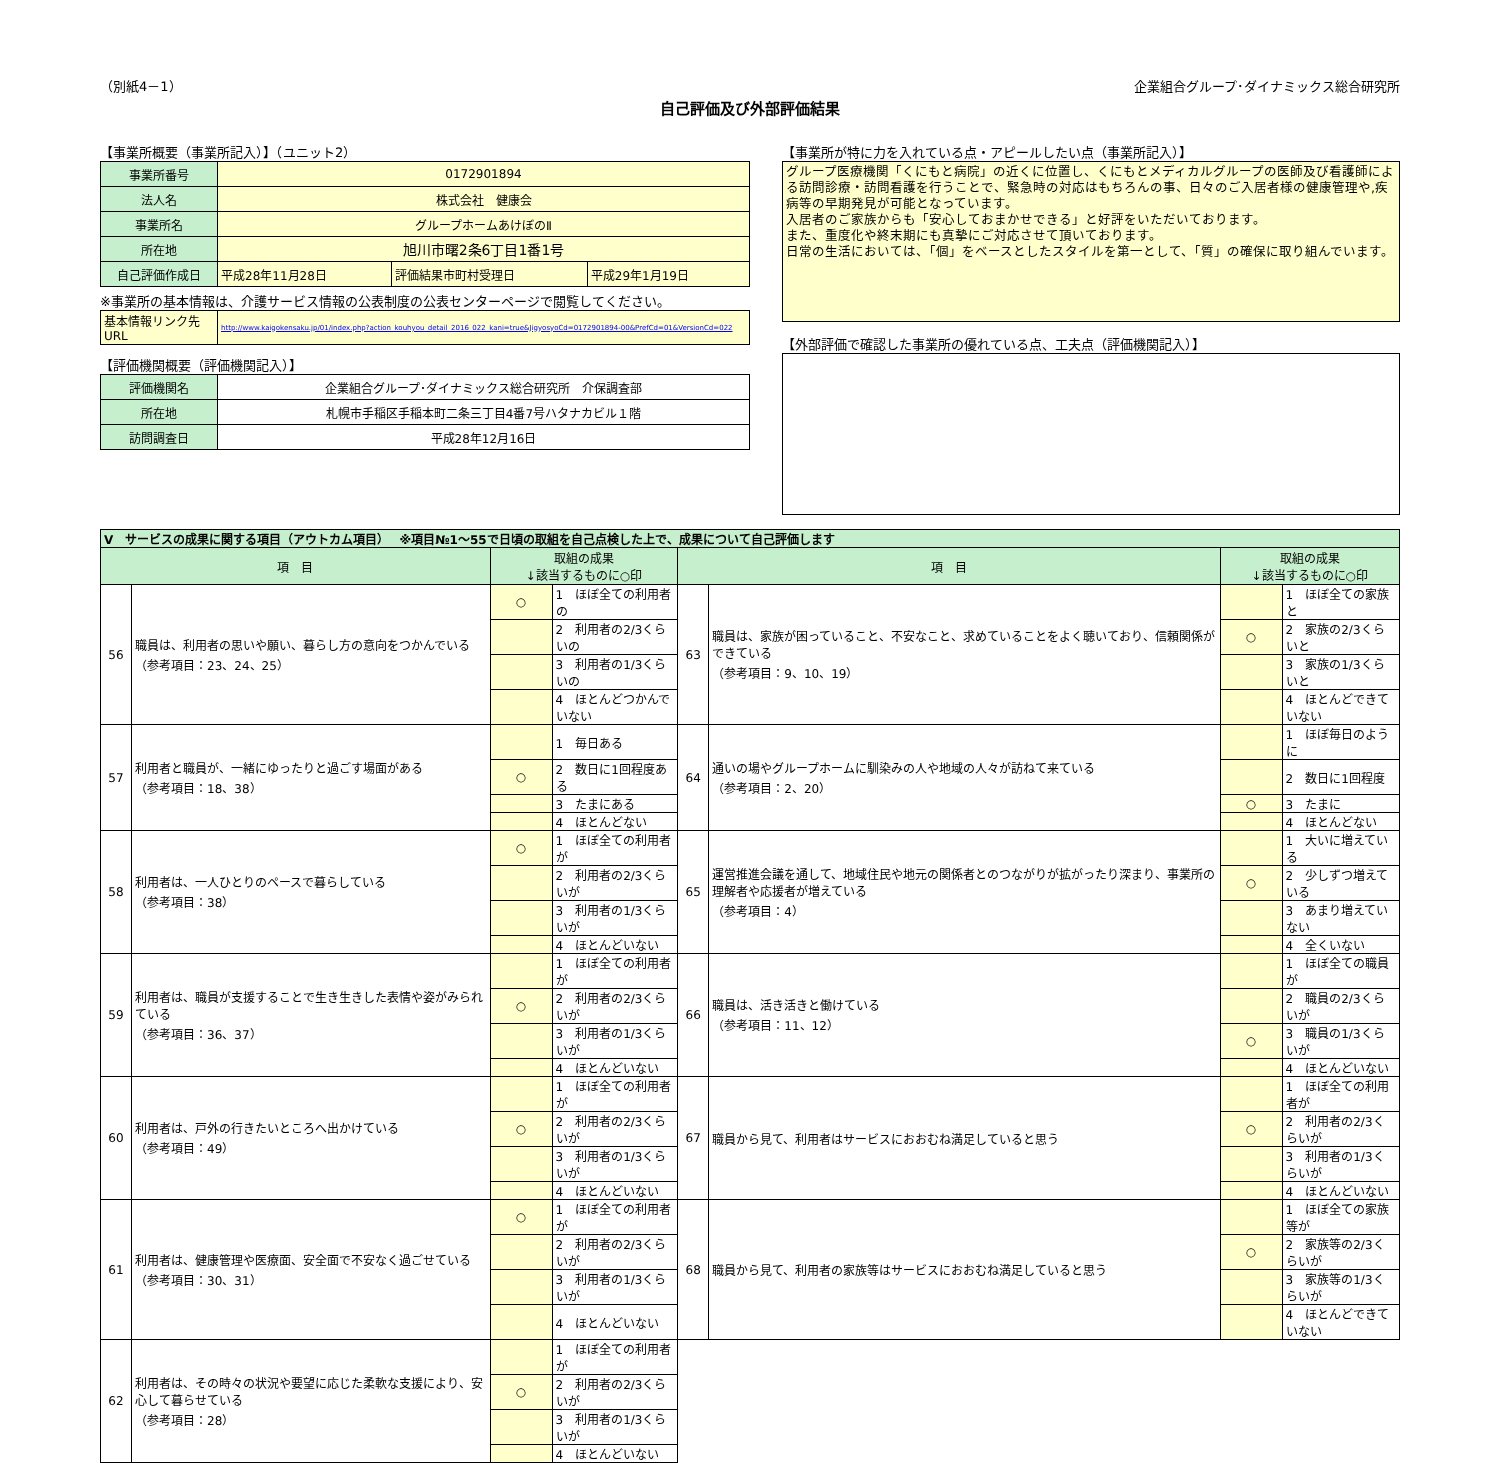（別紙4－1） 企業組合グループ･ダイナミックス総合研究所
自己評価及び外部評価結果
【事業所概要（事業所記入）】（ユニット2）
| 事業所番号 | 0172901894 | | |
| 法人名 | 株式会社 健康会 | | |
| 事業所名 | グループホームあけぼのⅡ | | |
| 所在地 | 旭川市曙2条6丁目1番1号 | | |
| 自己評価作成日 | 平成28年11月28日 | 評価結果市町村受理日 | 平成29年1月19日 |
※事業所の基本情報は、介護サービス情報の公表制度の公表センターページで閲覧してください。
| 基本情報リンク先URL | http://www.kaigokensaku.jp/01/index.php?action_kouhyou_detail_2016_022_kani=true&JigyosyoCd=0172901894-00&PrefCd=01&VersionCd=022 |
【評価機関概要（評価機関記入）】
| 評価機関名 | 企業組合グループ･ダイナミックス総合研究所 介保調査部 |
| 所在地 | 札幌市手稲区手稲本町二条三丁目4番7号ハタナカビル１階 |
| 訪問調査日 | 平成28年12月16日 |
【事業所が特に力を入れている点・アピールしたい点（事業所記入）】
グループ医療機関「くにもと病院」の近くに位置し、くにもとメディカルグループの医師及び看護師による訪問診療・訪問看護を行うことで、緊急時の対応はもちろんの事、日々のご入居者様の健康管理や,疾病等の早期発見が可能となっています。
入居者のご家族からも「安心しておまかせできる」と好評をいただいております。
また、重度化や終末期にも真摯にご対応させて頂いております。
日常の生活においては、「個」をベースとしたスタイルを第一として、「質」の確保に取り組んでいます。
【外部評価で確認した事業所の優れている点、工夫点（評価機関記入）】
| Ⅴ サービスの成果に関する項目（アウトカム項目） ※項目№1～55で日頃の取組を自己点検した上で、成果について自己評価します | | | | | | | |
| 項 目 | | 取組の成果 ↓該当するものに○印 | | 項 目 | | 取組の成果 ↓該当するものに○印 | |
| 56 | 職員は、利用者の思いや願い、暮らし方の意向をつかんでいる （参考項目：23、24、25） | ○ | 1 ほぼ全ての利用者の | 63 | 職員は、家族が困っていること、不安なこと、求めていることをよく聴いており、信頼関係ができている （参考項目：9、10、19） | | 1 ほぼ全ての家族と |
| | | | 2 利用者の2/3くらいの | | | ○ | 2 家族の2/3くらいと |
| | | | 3 利用者の1/3くらいの | | | | 3 家族の1/3くらいと |
| | | | 4 ほとんどつかんでいない | | | | 4 ほとんどできていない |
| 57 | 利用者と職員が、一緒にゆったりと過ごす場面がある （参考項目：18、38） | | 1 毎日ある | 64 | 通いの場やグループホームに馴染みの人や地域の人々が訪ねて来ている （参考項目：2、20） | | 1 ほぼ毎日のように |
| | | ○ | 2 数日に1回程度ある | | | | 2 数日に1回程度 |
| | | | 3 たまにある | | | ○ | 3 たまに |
| | | | 4 ほとんどない | | | | 4 ほとんどない |
| 58 | 利用者は、一人ひとりのペースで暮らしている （参考項目：38） | ○ | 1 ほぼ全ての利用者が | 65 | 運営推進会議を通して、地域住民や地元の関係者とのつながりが拡がったり深まり、事業所の理解者や応援者が増えている （参考項目：4） | | 1 大いに増えている |
| | | | 2 利用者の2/3くらいが | | | ○ | 2 少しずつ増えている |
| | | | 3 利用者の1/3くらいが | | | | 3 あまり増えていない |
| | | | 4 ほとんどいない | | | | 4 全くいない |
| 59 | 利用者は、職員が支援することで生き生きした表情や姿がみられている （参考項目：36、37） | | 1 ほぼ全ての利用者が | 66 | 職員は、活き活きと働けている （参考項目：11、12） | | 1 ほぼ全ての職員が |
| | | ○ | 2 利用者の2/3くらいが | | | | 2 職員の2/3くらいが |
| | | | 3 利用者の1/3くらいが | | | ○ | 3 職員の1/3くらいが |
| | | | 4 ほとんどいない | | | | 4 ほとんどいない |
| 60 | 利用者は、戸外の行きたいところへ出かけている （参考項目：49） | | 1 ほぼ全ての利用者が | 67 | 職員から見て、利用者はサービスにおおむね満足していると思う | | 1 ほぼ全ての利用者が |
| | | ○ | 2 利用者の2/3くらいが | | | ○ | 2 利用者の2/3くらいが |
| | | | 3 利用者の1/3くらいが | | | | 3 利用者の1/3くらいが |
| | | | 4 ほとんどいない | | | | 4 ほとんどいない |
| 61 | 利用者は、健康管理や医療面、安全面で不安なく過ごせている （参考項目：30、31） | ○ | 1 ほぼ全ての利用者が | 68 | 職員から見て、利用者の家族等はサービスにおおむね満足していると思う | | 1 ほぼ全ての家族等が |
| | | | 2 利用者の2/3くらいが | | | ○ | 2 家族等の2/3くらいが |
| | | | 3 利用者の1/3くらいが | | | | 3 家族等の1/3くらいが |
| | | | 4 ほとんどいない | | | | 4 ほとんどできていない |
| 62 | 利用者は、その時々の状況や要望に応じた柔軟な支援により、安心して暮らせている （参考項目：28） | | 1 ほぼ全ての利用者が | | | | |
| | | ○ | 2 利用者の2/3くらいが | | | | |
| | | | 3 利用者の1/3くらいが | | | | |
| | | | 4 ほとんどいない | | | | |